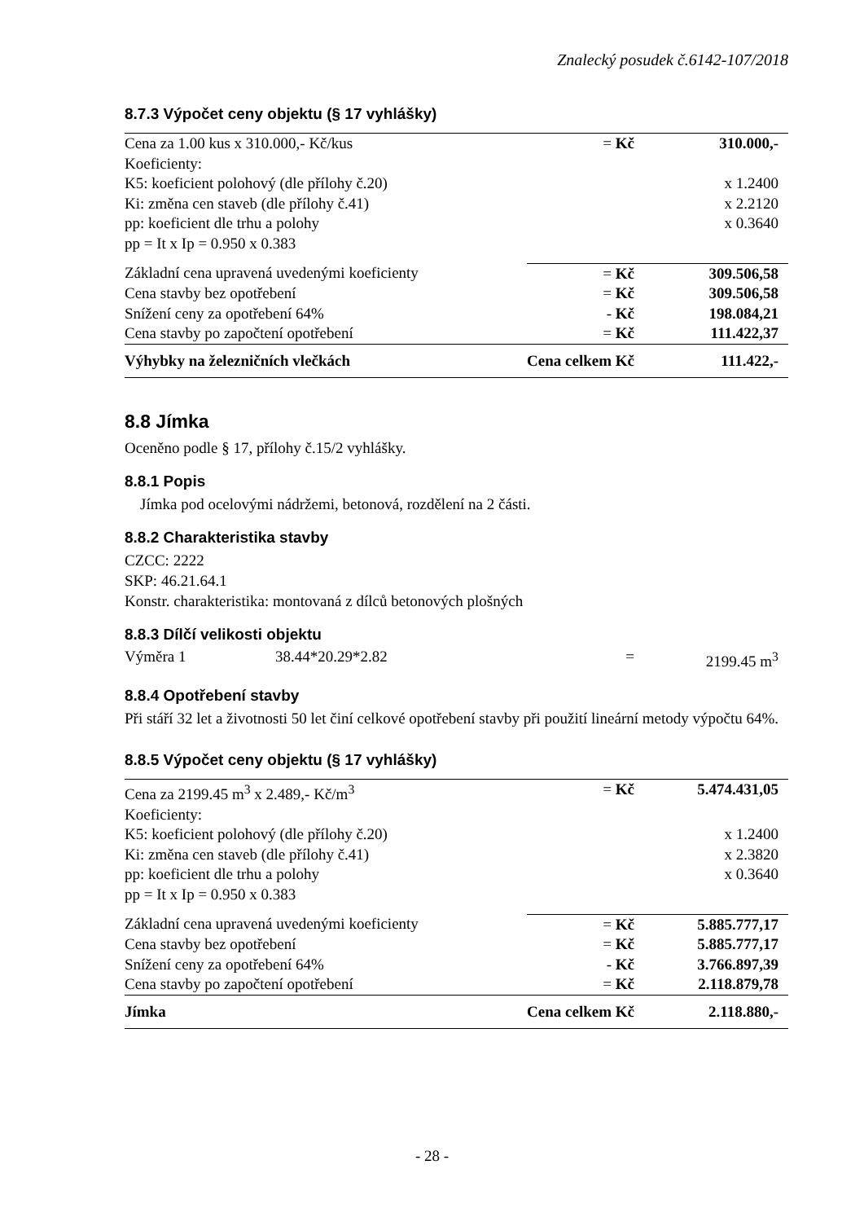Znalecký posudek č.6142-107/2018
8.7.3 Výpočet ceny objektu (§ 17 vyhlášky)
| Cena za 1.00 kus x 310.000,- Kč/kus | = Kč | 310.000,- |
| Koeficienty: | | |
| K5: koeficient polohový (dle přílohy č.20) | | x 1.2400 |
| Ki: změna cen staveb (dle přílohy č.41) | | x 2.2120 |
| pp: koeficient dle trhu a polohy | | x 0.3640 |
| pp = It x Ip = 0.950 x 0.383 | | |
| Základní cena upravená uvedenými koeficienty | = Kč | 309.506,58 |
| Cena stavby bez opotřebení | = Kč | 309.506,58 |
| Snížení ceny za opotřebení 64% | - Kč | 198.084,21 |
| Cena stavby po započtení opotřebení | = Kč | 111.422,37 |
| Výhybky na železničních vlečkách | Cena celkem Kč | 111.422,- |
8.8 Jímka
Oceněno podle § 17, přílohy č.15/2 vyhlášky.
8.8.1 Popis
Jímka pod ocelovými nádržemi, betonová, rozdělení na 2 části.
8.8.2 Charakteristika stavby
CZCC: 2222
SKP: 46.21.64.1
Konstr. charakteristika: montovaná z dílců betonových plošných
8.8.3 Dílčí velikosti objektu
| Výměra 1 | 38.44*20.29*2.82 | = | 2199.45 m<sup>3</sup> |
8.8.4 Opotřebení stavby
Při stáří 32 let a životnosti 50 let činí celkové opotřebení stavby při použití lineární metody výpočtu 64%.
8.8.5 Výpočet ceny objektu (§ 17 vyhlášky)
| Cena za 2199.45 m<sup>3</sup> x 2.489,- Kč/m<sup>3</sup> | = Kč | 5.474.431,05 |
| Koeficienty: | | |
| K5: koeficient polohový (dle přílohy č.20) | | x 1.2400 |
| Ki: změna cen staveb (dle přílohy č.41) | | x 2.3820 |
| pp: koeficient dle trhu a polohy | | x 0.3640 |
| pp = It x Ip = 0.950 x 0.383 | | |
| Základní cena upravená uvedenými koeficienty | = Kč | 5.885.777,17 |
| Cena stavby bez opotřebení | = Kč | 5.885.777,17 |
| Snížení ceny za opotřebení 64% | - Kč | 3.766.897,39 |
| Cena stavby po započtení opotřebení | = Kč | 2.118.879,78 |
| Jímka | Cena celkem Kč | 2.118.880,- |
- 28 -